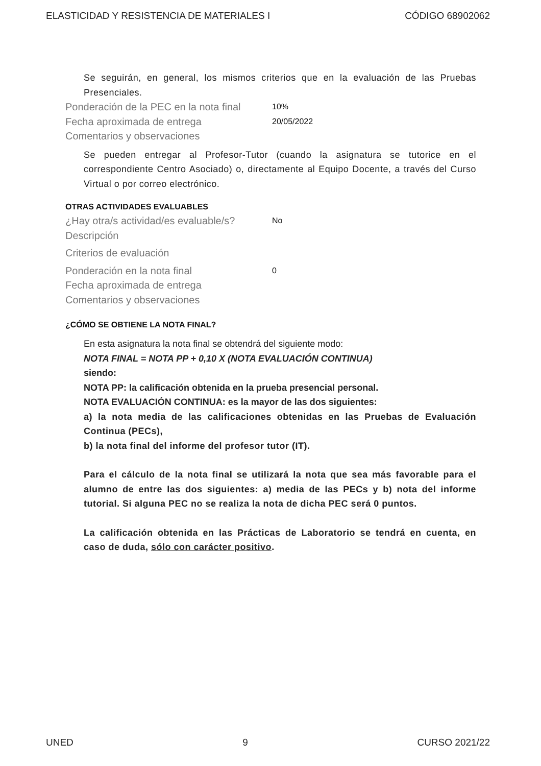ELASTICIDAD Y RESISTENCIA DE MATERIALES I CÓDIGO 68902062
Se seguirán, en general, los mismos criterios que en la evaluación de las Pruebas Presenciales.
Ponderación de la PEC en la nota final 10%
Fecha aproximada de entrega 20/05/2022
Comentarios y observaciones
Se pueden entregar al Profesor-Tutor (cuando la asignatura se tutorice en el correspondiente Centro Asociado) o, directamente al Equipo Docente, a través del Curso Virtual o por correo electrónico.
OTRAS ACTIVIDADES EVALUABLES
¿Hay otra/s actividad/es evaluable/s? No
Descripción
Criterios de evaluación
Ponderación en la nota final 0
Fecha aproximada de entrega
Comentarios y observaciones
¿CÓMO SE OBTIENE LA NOTA FINAL?
En esta asignatura la nota final se obtendrá del siguiente modo:
NOTA FINAL = NOTA PP + 0,10 X (NOTA EVALUACIÓN CONTINUA)
siendo:
NOTA PP: la calificación obtenida en la prueba presencial personal.
NOTA EVALUACIÓN CONTINUA: es la mayor de las dos siguientes:
a) la nota media de las calificaciones obtenidas en las Pruebas de Evaluación Continua (PECs),
b) la nota final del informe del profesor tutor (IT).
Para el cálculo de la nota final se utilizará la nota que sea más favorable para el alumno de entre las dos siguientes: a) media de las PECs y b) nota del informe tutorial. Si alguna PEC no se realiza la nota de dicha PEC será 0 puntos.
La calificación obtenida en las Prácticas de Laboratorio se tendrá en cuenta, en caso de duda, sólo con carácter positivo.
UNED 9 CURSO 2021/22